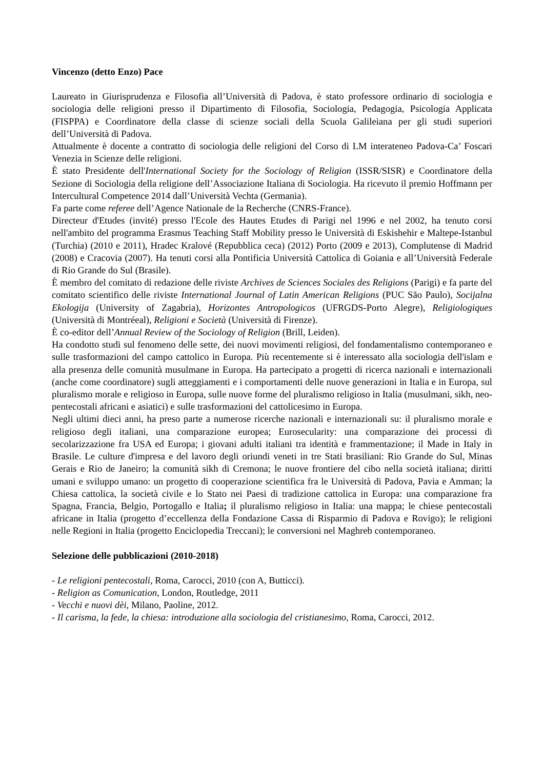Vincenzo (detto Enzo) Pace
Laureato in Giurisprudenza e Filosofia all’Università di Padova, è stato professore ordinario di sociologia e sociologia delle religioni presso il Dipartimento di Filosofia, Sociologia, Pedagogia, Psicologia Applicata (FISPPA) e Coordinatore della classe di scienze sociali della Scuola Galileiana per gli studi superiori dell’Università di Padova.
Attualmente è docente a contratto di sociologia delle religioni del Corso di LM interateneo Padova-Ca’ Foscari Venezia in Scienze delle religioni.
È stato Presidente dell'International Society for the Sociology of Religion (ISSR/SISR) e Coordinatore della Sezione di Sociologia della religione dell’Associazione Italiana di Sociologia. Ha ricevuto il premio Hoffmann per Intercultural Competence 2014 dall’Università Vechta (Germania).
Fa parte come referee dell’Agence Nationale de la Recherche (CNRS-France).
Directeur d'Etudes (invité) presso l'Ecole des Hautes Etudes di Parigi nel 1996 e nel 2002, ha tenuto corsi nell'ambito del programma Erasmus Teaching Staff Mobility presso le Università di Eskishehir e Maltepe-Istanbul (Turchia) (2010 e 2011), Hradec Kralové (Repubblica ceca) (2012) Porto (2009 e 2013), Complutense di Madrid (2008) e Cracovia (2007). Ha tenuti corsi alla Pontificia Università Cattolica di Goiania e all’Università Federale di Rio Grande do Sul (Brasile).
È membro del comitato di redazione delle riviste Archives de Sciences Sociales des Religions (Parigi) e fa parte del comitato scientifico delle riviste International Journal of Latin American Religions (PUC São Paulo), Socijalna Ekologija (University of Zagabria), Horizontes Antropologicos (UFRGDS-Porto Alegre), Religiologiques (Università di Montréeal), Religioni e Società (Università di Firenze).
È co-editor dell’Annual Review of the Sociology of Religion (Brill, Leiden).
Ha condotto studi sul fenomeno delle sette, dei nuovi movimenti religiosi, del fondamentalismo contemporaneo e sulle trasformazioni del campo cattolico in Europa. Più recentemente si è interessato alla sociologia dell'islam e alla presenza delle comunità musulmane in Europa. Ha partecipato a progetti di ricerca nazionali e internazionali (anche come coordinatore) sugli atteggiamenti e i comportamenti delle nuove generazioni in Italia e in Europa, sul pluralismo morale e religioso in Europa, sulle nuove forme del pluralismo religioso in Italia (musulmani, sikh, neo-pentecostali africani e asiatici) e sulle trasformazioni del cattolicesimo in Europa.
Negli ultimi dieci anni, ha preso parte a numerose ricerche nazionali e internazionali su: il pluralismo morale e religioso degli italiani, una comparazione europea; Eurosecularity: una comparazione dei processi di secolarizzazione fra USA ed Europa; i giovani adulti italiani tra identità e frammentazione; il Made in Italy in Brasile. Le culture d'impresa e del lavoro degli oriundi veneti in tre Stati brasiliani: Rio Grande do Sul, Minas Gerais e Rio de Janeiro; la comunità sikh di Cremona; le nuove frontiere del cibo nella società italiana; diritti umani e sviluppo umano: un progetto di cooperazione scientifica fra le Università di Padova, Pavia e Amman; la Chiesa cattolica, la società civile e lo Stato nei Paesi di tradizione cattolica in Europa: una comparazione fra Spagna, Francia, Belgio, Portogallo e Italia; il pluralismo religioso in Italia: una mappa; le chiese pentecostali africane in Italia (progetto d’eccellenza della Fondazione Cassa di Risparmio di Padova e Rovigo); le religioni nelle Regioni in Italia (progetto Enciclopedia Treccani); le conversioni nel Maghreb contemporaneo.
Selezione delle pubblicazioni (2010-2018)
- Le religioni pentecostali, Roma, Carocci, 2010 (con A, Butticci).
- Religion as Comunication, London, Routledge, 2011
- Vecchi e nuovi dèi, Milano, Paoline, 2012.
- Il carisma, la fede, la chiesa: introduzione alla sociologia del cristianesimo, Roma, Carocci, 2012.